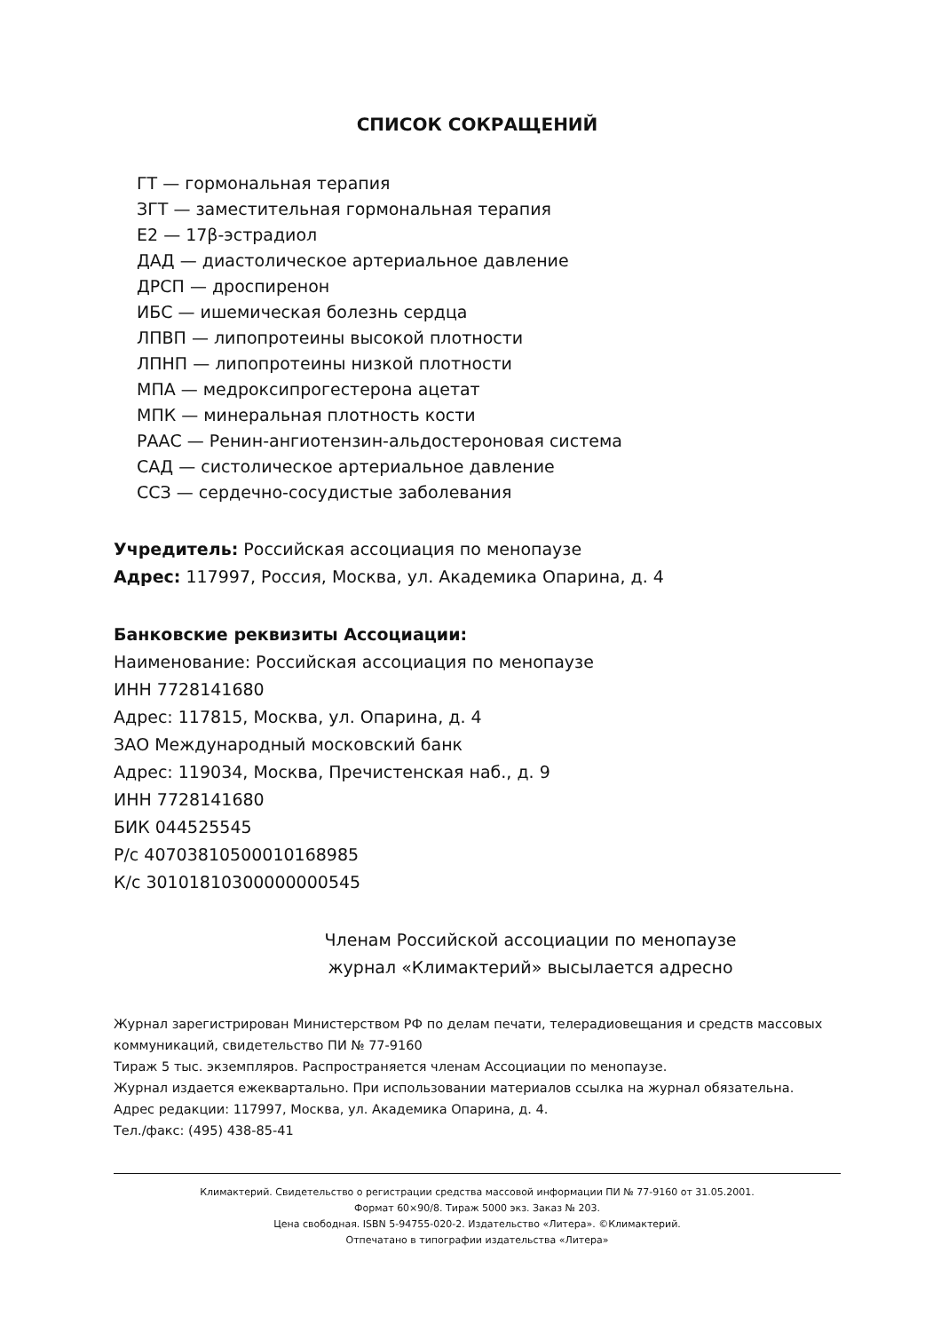СПИСОК СОКРАЩЕНИЙ
ГТ — гормональная терапия
ЗГТ — заместительная гормональная терапия
Е2 — 17β-эстрадиол
ДАД — диастолическое артериальное давление
ДРСП — дроспиренон
ИБС — ишемическая болезнь сердца
ЛПВП — липопротеины высокой плотности
ЛПНП — липопротеины низкой плотности
МПА — медроксипрогестерона ацетат
МПК — минеральная плотность кости
РААС — Ренин-ангиотензин-альдостероновая система
САД — систолическое артериальное давление
ССЗ — сердечно-сосудистые заболевания
Учредитель: Российская ассоциация по менопаузе
Адрес: 117997, Россия, Москва, ул. Академика Опарина, д. 4
Банковские реквизиты Ассоциации:
Наименование: Российская ассоциация по менопаузе
ИНН 7728141680
Адрес: 117815, Москва, ул. Опарина, д. 4
ЗАО Международный московский банк
Адрес: 119034, Москва, Пречистенская наб., д. 9
ИНН 7728141680
БИК 044525545
Р/с 40703810500010168985
К/с 30101810300000000545
Членам Российской ассоциации по менопаузе
журнал «Климактерий» высылается адресно
Журнал зарегистрирован Министерством РФ по делам печати, телерадиовещания и средств массовых коммуникаций, свидетельство ПИ № 77-9160
Тираж 5 тыс. экземпляров. Распространяется членам Ассоциации по менопаузе.
Журнал издается ежеквартально. При использовании материалов ссылка на журнал обязательна.
Адрес редакции: 117997, Москва, ул. Академика Опарина, д. 4.
Тел./факс: (495) 438-85-41
Климактерий. Свидетельство о регистрации средства массовой информации ПИ № 77-9160 от 31.05.2001.
Формат 60×90/8. Тираж 5000 экз. Заказ № 203.
Цена свободная. ISBN 5-94755-020-2. Издательство «Литера». ©Климактерий.
Отпечатано в типографии издательства «Литера»